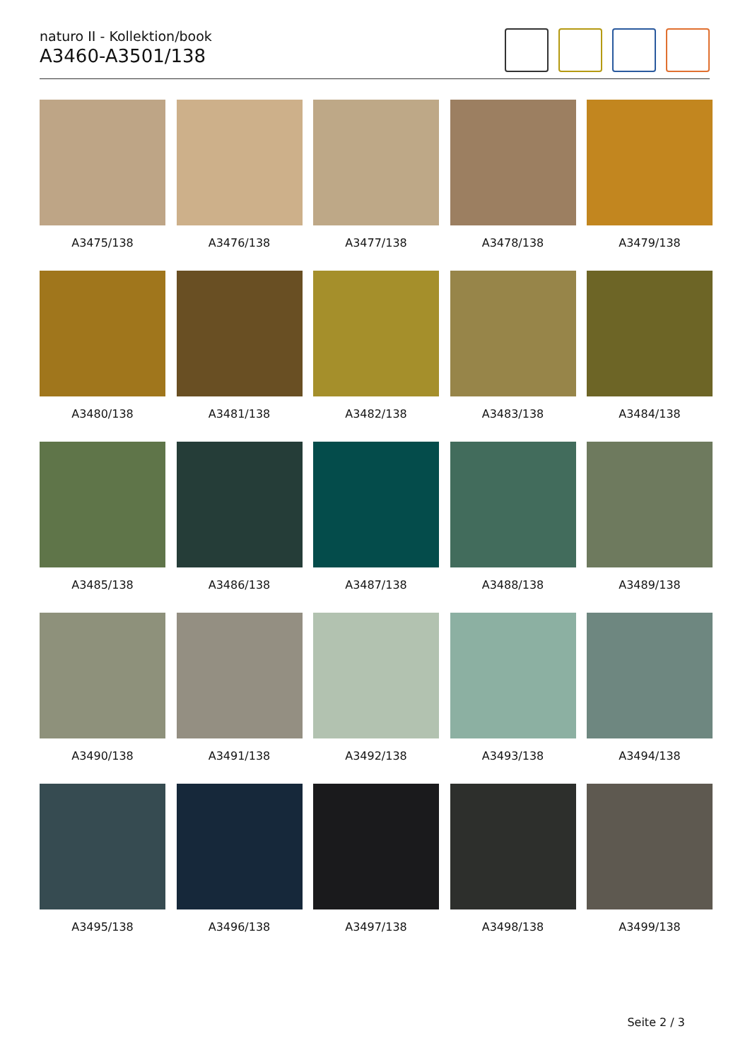naturo II - Kollektion/book
A3460-A3501/138
A3475/138
A3476/138
A3477/138
A3478/138
A3479/138
A3480/138
A3481/138
A3482/138
A3483/138
A3484/138
A3485/138
A3486/138
A3487/138
A3488/138
A3489/138
A3490/138
A3491/138
A3492/138
A3493/138
A3494/138
A3495/138
A3496/138
A3497/138
A3498/138
A3499/138
Seite 2 / 3